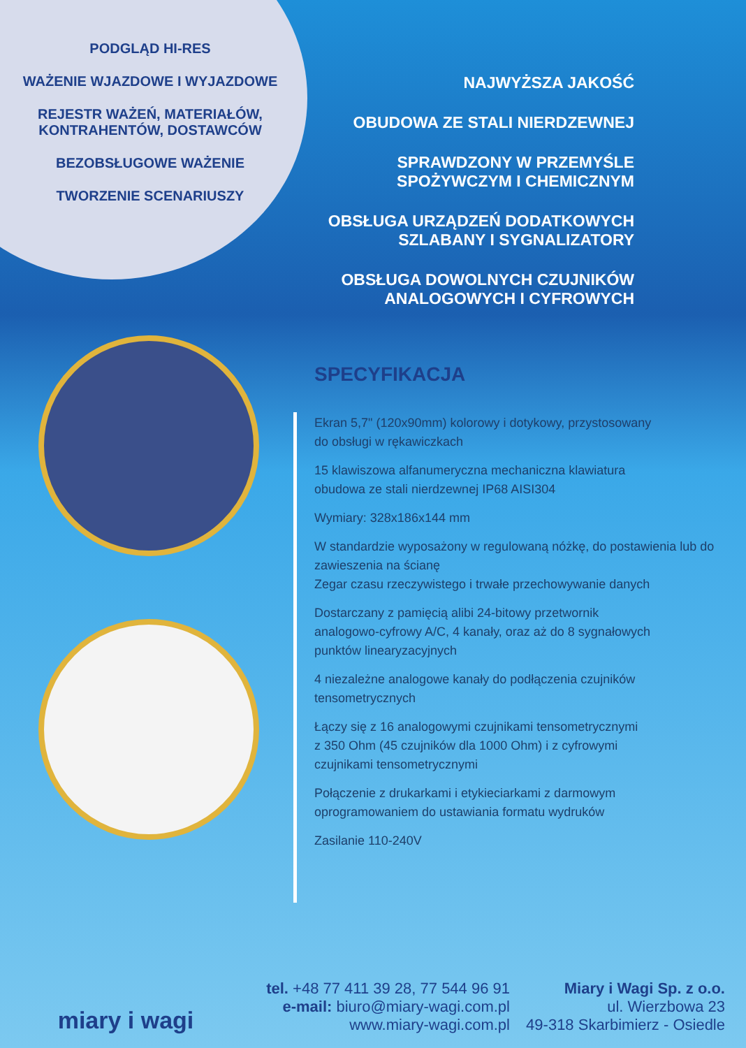PODGLĄD HI-RES
WAŻENIE WJAZDOWE I WYJAZDOWE
REJESTR WAŻEŃ, MATERIAŁÓW,
KONTRAHENTÓW, DOSTAWCÓW
BEZOBSŁUGOWE WAŻENIE
TWORZENIE SCENARIUSZY
NAJWYŻSZA JAKOŚĆ
OBUDOWA ZE STALI NIERDZEWNEJ
SPRAWDZONY W PRZEMYŚLE
SPOŻYWCZYM I CHEMICZNYM
OBSŁUGA URZĄDZEŃ DODATKOWYCH
SZLABANY I SYGNALIZATORY
OBSŁUGA DOWOLNYCH CZUJNIKÓW
ANALOGOWYCH I CYFROWYCH
SPECYFIKACJA
Ekran 5,7" (120x90mm) kolorowy i dotykowy, przystosowany
do obsługi w rękawiczkach
15 klawiszowa alfanumeryczna mechaniczna klawiatura
obudowa ze stali nierdzewnej IP68 AISI304
Wymiary: 328x186x144 mm
W standardzie wyposażony w regulowaną nóżkę, do postawienia lub do zawieszenia na ścianę
Zegar czasu rzeczywistego i trwałe przechowywanie danych
Dostarczany z pamięcią alibi 24-bitowy przetwornik
analogowo-cyfrowy A/C, 4 kanały, oraz aż do 8 sygnałowych
punktów linearyzacyjnych
4 niezależne analogowe kanały do podłączenia czujników
tensometrycznych
Łączy się z 16 analogowymi czujnikami tensometrycznymi
z 350 Ohm (45 czujników dla 1000 Ohm) i z cyfrowymi
czujnikami tensometrycznymi
Połączenie z drukarkami i etykieciarkami z darmowym
oprogramowaniem do ustawiania formatu wydruków
Zasilanie 110-240V
miary i wagi
tel. +48 77 411 39 28, 77 544 96 91
e-mail: biuro@miary-wagi.com.pl
www.miary-wagi.com.pl
Miary i Wagi Sp. z o.o.
ul. Wierzbowa 23
49-318 Skarbimierz - Osiedle